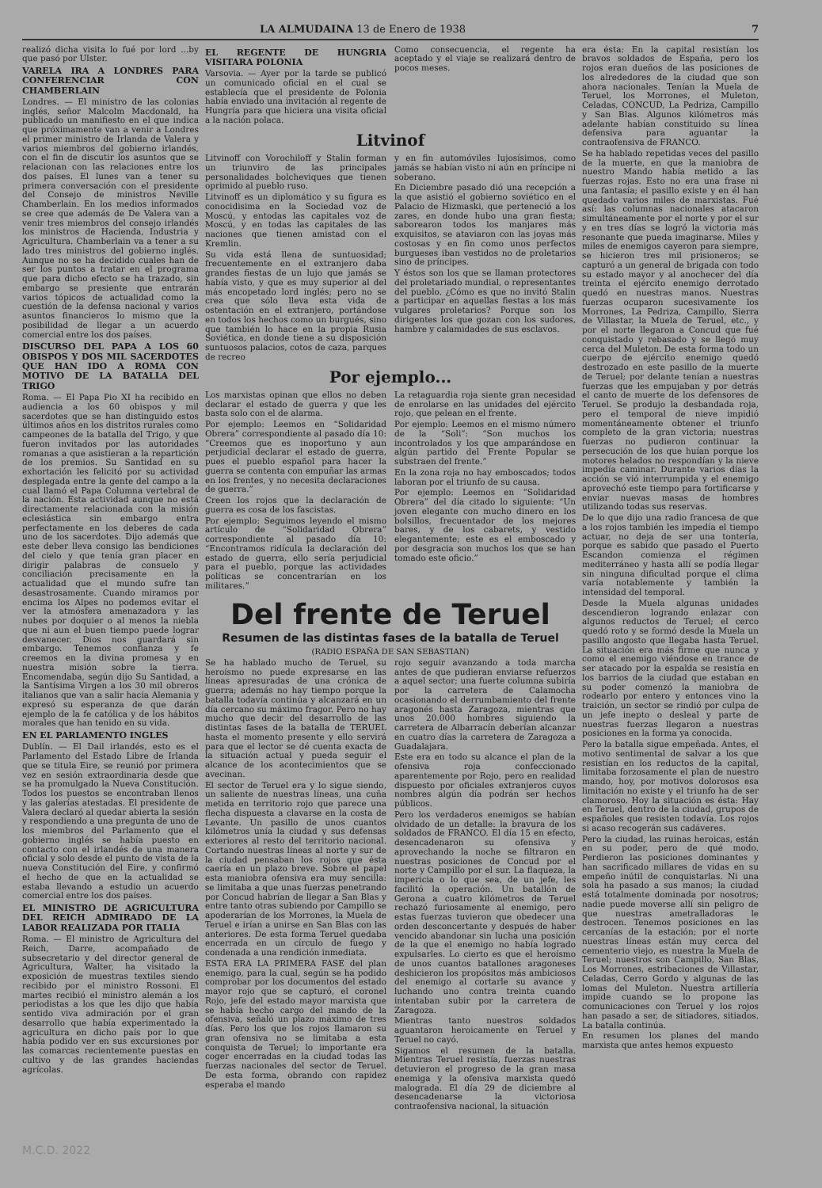LA ALMUDAINA 13 de Enero de 1938 7
realizó dicha visita lo fué por lord ...by que pasó por Ulster.
VARELA IRA A LONDRES PARA CONFERENCIAR CON CHAMBERLAIN
Londres. — El ministro de las colonias inglés, señor Malcolm Macdonald, ha publicado un manifiesto en el que indica que próximamente van a venir a Londres el primer ministro de Irlanda de Valera y varios miembros del gobierno irlandés, con el fin de discutir los asuntos que se relacionan con las relaciones entre los dos países. El lunes van a tener su primera conversación con el presidente del Consejo de ministros Neville Chamberlain. En los medios informados se cree que además de De Valera van a venir tres miembros del consejo irlandés los ministros de Hacienda, Industria y Agricultura. Chamberlain va a tener a su lado tres ministros del gobierno inglés. Aunque no se ha decidido cuales han de ser los puntos a tratar en el programa que para dicho efecto se ha trazado, sin embargo se presiente que entrarán varios tópicos de actualidad como la cuestión de la defensa nacional y varios asuntos financieros lo mismo que la posibilidad de llegar a un acuerdo comercial entre los dos países.
DISCURSO DEL PAPA A LOS 60 OBISPOS Y DOS MIL SACERDOTES QUE HAN IDO A ROMA CON MOTIVO DE LA BATALLA DEL TRIGO
Roma. — El Papa Pio XI ha recibido en audiencia a los 60 obispos y mil sacerdotes que se han distinguido estos últimos años en los distritos rurales como campeones de la batalla del Trigo, y que fueron invitados por las autoridades romanas a que asistieran a la repartición de los premios. Su Santidad en su exhortación les felicitó por su actividad desplegada entre la gente del campo a la cual llamó el Papa Columna vertebral de la nación. Esta actividad aunque no está directamente relacionada con la misión eclesiástica sin embargo entra perfectamente en los deberes de cada uno de los sacerdotes. Dijo además que este deber lleva consigo las bendiciones del cielo y que tenía gran placer en dirigir palabras de consuelo y conciliación precisamente en la actualidad que el mundo sufre tan desastrosamente. Cuando miramos por encima los Alpes no podemos evitar el ver la atmósfera amenazadora y las nubes por doquier o al menos la niebla que ni aun el buen tiempo puede lograr desvanecer. Dios nos guardará sin embargo. Tenemos confianza y fe creemos en la divina promesa y en nuestra misión sobre la tierra. Encomendaba, según dijo Su Santidad, a la Santísima Virgen a los 30 mil obreros italianos que van a salir hacia Alemania y expresó su esperanza de que darán ejemplo de la fe católica y de los hábitos morales que han tenido en su vida.
EN EL PARLAMENTO INGLES
Dublín. — El Dail irlandés, esto es el Parlamento del Estado Libre de Irlanda que se titula Eire, se reunió por primera vez en sesión extraordinaria desde que se ha promulgado la Nueva Constitución. Todos los puestos se encontraban llenos y las galerías atestadas. El presidente de Valera declaró al quedar abierta la sesión y respondiendo a una pregunta de uno de los miembros del Parlamento que el gobierno inglés se había puesto en contacto con el irlandés de una manera oficial y solo desde el punto de vista de la nueva Constitución del Eire, y confirmó el hecho de que en la actualidad se estaba llevando a estudio un acuerdo comercial entre los dos países.
EL MINISTRO DE AGRICULTURA DEL REICH ADMIRADO DE LA LABOR REALIZADA POR ITALIA
Roma. — El ministro de Agricultura del Reich, Darre, acompañado de subsecretario y del director general de Agricultura, Walter, ha visitado la exposición de muestras textiles siendo recibido por el ministro Rossoni. El martes recibió el ministro alemán a los periodistas a los que les dijo que había sentido viva admiración por el gran desarrollo que había experimentado la agricultura en dicho país por lo que había podido ver en sus excursiones por las comarcas recientemente puestas en cultivo y de las grandes haciendas agrícolas.
EL REGENTE DE HUNGRIA VISITARA POLONIA
Varsovia. — Ayer por la tarde se publicó un comunicado oficial en el cual se establecía que el presidente de Polonia había enviado una invitación al regente de Hungría para que hiciera una visita oficial a la nación polaca.
Como consecuencia, el regente ha aceptado y el viaje se realizará dentro de pocos meses.
Litvinof
Litvinoff con Vorochiloff y Stalin forman un triunviro de las principales personalidades bolcheviques que tienen oprimido al pueblo ruso.
Litvinoff es un diplomático y su figura es conocidisima en la Sociedad voz de Moscú, y entodas las capitales voz de Moscú, y en todas las capitales de las naciones que tienen amistad con el Kremlin.
Su vida está llena de suntuosidad; frecuentemente en el extranjero daba grandes fiestas de un lujo que jamás se había visto, y que es muy superior al del más encopetado lord inglés; pero no se crea que sólo lleva esta vida de ostentación en el extranjero, portándose en todos los hechos como un burgués, sino que también lo hace en la propia Rusia Soviética, en donde tiene a su disposición suntuosos palacios, cotos de caza, parques de recreo
y en fin automóviles lujosísimos, como jamás se habían visto ni aún en príncipe ni soberano.
En Diciembre pasado dió una recepción a la que asistió el gobierno soviético en el Palacio de Hizmaski, que perteneció a los zares, en donde hubo una gran fiesta; saborearon todos los manjares más exquisitos, se ataviaron con las joyas más costosas y en fin como unos perfectos burgueses iban vestidos no de proletarios sino de príncipes.
Y éstos son los que se llaman protectores del proletariado mundial, o representantes del pueblo. ¿Cómo es que no invitó Stalin a participar en aquellas fiestas a los más vulgares proletarios? Porque son los dirigentes los que gozan con los sudores, hambre y calamidades de sus esclavos.
Por ejemplo...
Los marxistas opinan que ellos no deben declarar el estado de guerra y que les basta solo con el de alarma.
Por ejemplo: Leemos en “Solidaridad Obrera” correspondiente al pasado día 10: “Creemos que es inoportuno y aun perjudicial declarar el estado de guerra, pues el pueblo español para hacer la guerra se contenta con empuñar las armas en los frentes, y no necesita declaraciones de guerra.”
Creen los rojos que la declaración de guerra es cosa de los fascistas.
Por ejemplo: Seguimos leyendo el mismo artículo de “Solidaridad Obrera” correspondiente al pasado día 10: “Encontramos ridícula la declaración del estado de guerra, ello sería perjudicial para el pueblo, porque las actividades políticas se concentrarían en los militares.”
La retaguardia roja siente gran necesidad de enrolarse en las unidades del ejército rojo, que pelean en el frente.
Por ejemplo: Leemos en el mismo número de la “Soli”: “Son muchos los incontrolados y los que amparándose en algún partido del Frente Popular se substraen del frente.”
En la zona roja no hay emboscados; todos laboran por el triunfo de su causa.
Por ejemplo: Leemos en “Solidaridad Obrera” del día citado lo siguiente: “Un joven elegante con mucho dinero en los bolsillos, frecuentador de los mejores bares, y de los cabarets, y vestido elegantemente; este es el emboscado y por desgracia son muchos los que se han tomado este oficio.”
Del frente de Teruel
Resumen de las distintas fases de la batalla de Teruel
(RADIO ESPAÑA DE SAN SEBASTIAN)
Se ha hablado mucho de Teruel, su heroísmo no puede expresarse en las líneas apresuradas de una crónica de guerra; además no hay tiempo porque la batalla todavía continúa y alcanzará en un día cercano su máximo fragor. Pero no hay mucho que decir del desarrollo de las distintas fases de la batalla de TERUEL hasta el momento presente y ello servirá para que el lector se dé cuenta exacta de la situación actual y pueda seguir el alcance de los acontecimientos que se avecinan.
El sector de Teruel era y lo sigue siendo, un saliente de nuestras líneas, una cuña metida en territorio rojo que parece una flecha dispuesta a clavarse en la costa de Levante. Un pasillo de unos cuantos kilómetros unía la ciudad y sus defensas exteriores al resto del territorio nacional. Cortando nuestras líneas al norte y sur de la ciudad pensaban los rojos que ésta caería en un plazo breve. Sobre el papel esta maniobra ofensiva era muy sencilla: se limitaba a que unas fuerzas penetrando por Concud habrían de llegar a San Blas y entre tanto otras subiendo por Campillo se apoderarían de los Morrones, la Muela de Teruel e irían a unirse en San Blas con las anteriores. De esta forma Teruel quedaba encerrada en un círculo de fuego y condenada a una rendición inmediata.
ESTA ERA LA PRIMERA FASE del plan enemigo, para la cual, según se ha podido comprobar por los documentos del estado mayor rojo que se capturó, el coronel Rojo, jefe del estado mayor marxista que se había hecho cargo del mando de la ofensiva, señaló un plazo máximo de tres días. Pero los que los rojos llamaron su gran ofensiva no se limitaba a esta conquista de Teruel; lo importante era coger encerradas en la ciudad todas las fuerzas nacionales del sector de Teruel. De esta forma, obrando con rapidez esperaba el mando
rojo seguir avanzando a toda marcha antes de que pudieran enviarse refuerzos a aquel sector; una fuerte columna subiría por la carretera de Calamocha ocasionando el derrumbamiento del frente aragonés hasta Zaragoza, mientras que unos 20.000 hombres siguiendo la carretera de Albarracín deberían alcanzar en cuatro días la carretera de Zaragoza a Guadalajara.
Este era en todo su alcance el plan de la ofensiva roja confeccionado aparentemente por Rojo, pero en realidad dispuesto por oficiales extranjeros cuyos nombres algún día podrán ser hechos públicos.
Pero los verdaderos enemigos se habían olvidado de un detalle: la bravura de los soldados de FRANCO. El día 15 en efecto, desencadenaron su ofensiva y aprovechando la noche se filtraron en nuestras posiciones de Concud por el norte y Campillo por el sur. La flaqueza, la impericia o lo que sea, de un jefe, les facilitó la operación. Un batallón de Gerona a cuatro kilómetros de Teruel rechazó furiosamente al enemigo, pero estas fuerzas tuvieron que obedecer una orden desconcertante y después de haber vencido abandonar sin lucha una posición de la que el enemigo no había logrado expulsarles. Lo cierto es que el heroísmo de unos cuantos batallones aragoneses deshicieron los propósitos más ambiciosos del enemigo al cortarle su avance y luchando uno contra treinta cuando intentaban subir por la carretera de Zaragoza.
Mientras tanto nuestros soldados aguantaron heroicamente en Teruel y Teruel no cayó.
Sigamos el resumen de la batalla. Mientras Teruel resistía, fuerzas nuestras detuvieron el progreso de la gran masa enemiga y la ofensiva marxista quedó malograda. El día 29 de diciembre al desencadenarse la victoriosa contraofensiva nacional, la situación
era ésta: En la capital resistían los bravos soldados de España, pero los rojos eran dueños de las posiciones de los alrededores de la ciudad que son ahora nacionales. Tenían la Muela de Teruel, los Morrones, el Muleton, Celadas, CONCUD, La Pedriza, Campillo y San Blas. Algunos kilómetros más adelante habían constituido su línea defensiva para aguantar la contraofensiva de FRANCO.
Se ha hablado repetidas veces del pasillo de la muerte, en que la maniobra de nuestro Mando había metido a las fuerzas rojas. Esto no era una frase ni una fantasía; el pasillo existe y en él han quedado varios miles de marxistas. Fué así: las columnas nacionales atacaron simultáneamente por el norte y por el sur y en tres días se logró la victoria más resonante que pueda imaginarse. Miles y miles de enemigos cayeron para siempre, se hicieron tres mil prisioneros; se capturó a un general de brigada con todo su estado mayor y al anochecer del día treinta el ejército enemigo derrotado quedó en nuestras manos. Nuestras fuerzas ocuparon sucesivamente los Morrones, La Pedriza, Campillo, Sierra de Villastar, la Muela de Teruel, etc., y por el norte llegaron a Concud que fué conquistado y rebasado y se llegó muy cerca del Muleton. De esta forma todo un cuerpo de ejército enemigo quedó destrozado en este pasillo de la muerte de Teruel; por delante tenían a nuestras fuerzas que les empujaban y por detrás el canto de muerte de los defensores de Teruel. Se produjo la desbandada roja, pero el temporal de nieve impidió momentáneamente obtener el triunfo completo de la gran victoria; nuestras fuerzas no pudieron continuar la persecución de los que huían porque los motores helados no respondían y la nieve impedía caminar. Durante varios días la acción se vió interrumpida y el enemigo aprovechó este tiempo para fortificarse y enviar nuevas masas de hombres utilizando todas sus reservas.
De lo que dijo una radio francesa de que a los rojos también les impedía el tiempo actuar, no deja de ser una tontería, porque es sabido que pasado el Puerto Escandon comienza el régimen mediterráneo y hasta allí se podía llegar sin ninguna dificultad porque el clima varía notablemente y también la intensidad del temporal.
Desde la Muela algunas unidades descendieron logrando enlazar con algunos reductos de Teruel; el cerco quedó roto y se formó desde la Muela un pasillo angosto que llegaba hasta Teruel. La situación era más firme que nunca y como el enemigo viéndose en trance de ser atacado por la espalda se resistía en los barrios de la ciudad que estaban en su poder comenzó la maniobra de rodearlo por entero y entonces vino la traición, un sector se rindió por culpa de un jefe inepto o desleal y parte de nuestras fuerzas llegaron a nuestras posiciones en la forma ya conocida.
Pero la batalla sigue empeñada. Antes, el motivo sentimental de salvar a los que resistían en los reductos de la capital, limitaba forzosamente el plan de nuestro mando, hoy, por motivos dolorosos esa limitación no existe y el triunfo ha de ser clamoroso. Hoy la situación es ésta: Hay en Teruel, dentro de la ciudad, grupos de españoles que resisten todavía. Los rojos si acaso recogerán sus cadáveres.
Pero la ciudad, las ruinas heroicas, están en su poder, pero de qué modo. Perdieron las posiciones dominantes y han sacrificado millares de vidas en su empeño inútil de conquistarlas. Ni una sola ha pasado a sus manos; la ciudad está totalmente dominada por nosotros; nadie puede moverse allí sin peligro de que nuestras ametralladoras le destrocen. Tenemos posiciones en las cercanías de la estación; por el norte nuestras líneas están muy cerca del cementerio viejo, es nuestra la Muela de Teruel; nuestros son Campillo, San Blas, Los Morrones, estribaciones de Villastar, Celadas, Cerro Gordo y algunas de las lomas del Muleton. Nuestra artillería impide cuando se lo propone las comunicaciones con Teruel y los rojos han pasado a ser, de sitiadores, sitiados. La batalla continúa.
En resumen los planes del mando marxista que antes hemos expuesto
M.C.D. 2022